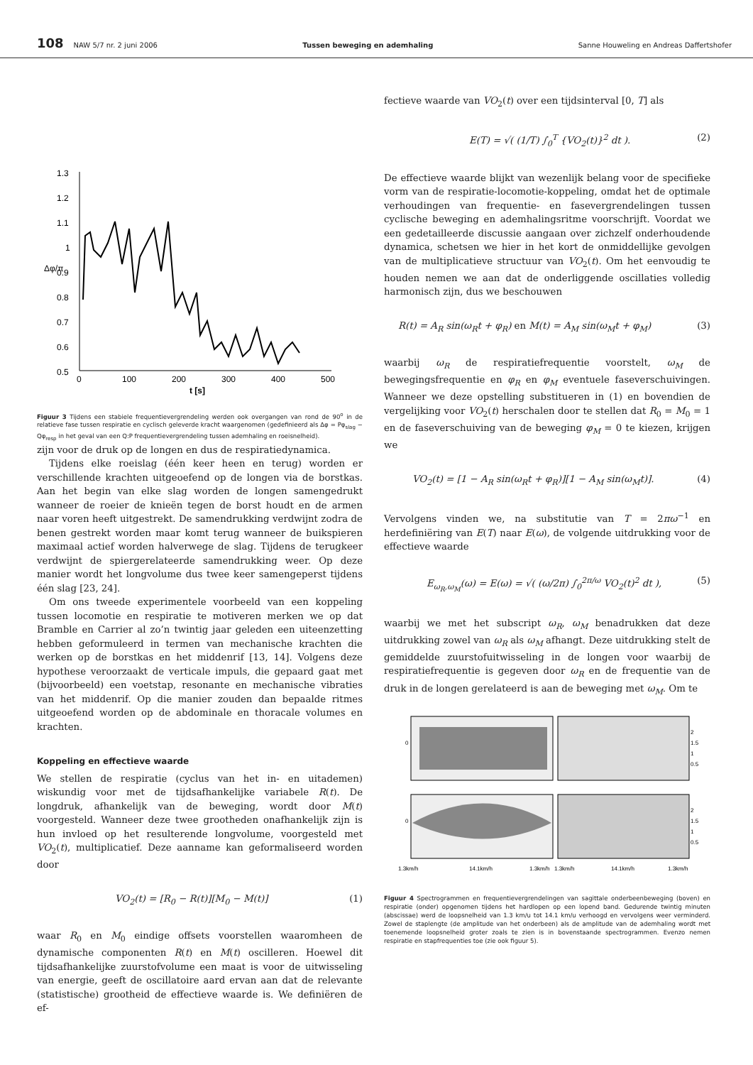108 NAW 5/7 nr. 2 juni 2006 Tussen beweging en ademhaling Sanne Houweling en Andreas Daffertshofer
1.3
1.2
1.1
1
0.9
0.8
0.7
0.6
0.5
0
100
200
300
400
500
t [s]
Δφ/π
Figuur 3 Tijdens een stabiele frequentievergrendeling werden ook overgangen van rond de 90<sup>o</sup> in de relatieve fase tussen respiratie en cyclisch geleverde kracht waargenomen (gedefinieerd als Δφ = Pφ<sub>slag</sub> − Qφ<sub>resp</sub> in het geval van een Q:P frequentievergrendeling tussen ademhaling en roeisnelheid).
zijn voor de druk op de longen en dus de respiratiedynamica.
Tijdens elke roeislag (één keer heen en terug) worden er verschillende krachten uitgeoefend op de longen via de borstkas. Aan het begin van elke slag worden de longen samengedrukt wanneer de roeier de knieën tegen de borst houdt en de armen naar voren heeft uitgestrekt. De samendrukking verdwijnt zodra de benen gestrekt worden maar komt terug wanneer de buikspieren maximaal actief worden halverwege de slag. Tijdens de terugkeer verdwijnt de spiergerelateerde samendrukking weer. Op deze manier wordt het longvolume dus twee keer samengeperst tijdens één slag [23, 24].
Om ons tweede experimentele voorbeeld van een koppeling tussen locomotie en respiratie te motiveren merken we op dat Bramble en Carrier al zo’n twintig jaar geleden een uiteenzetting hebben geformuleerd in termen van mechanische krachten die werken op de borstkas en het middenrif [13, 14]. Volgens deze hypothese veroorzaakt de verticale impuls, die gepaard gaat met (bijvoorbeeld) een voetstap, resonante en mechanische vibraties van het middenrif. Op die manier zouden dan bepaalde ritmes uitgeoefend worden op de abdominale en thoracale volumes en krachten.
Koppeling en effectieve waarde
We stellen de respiratie (cyclus van het in- en uitademen) wiskundig voor met de tijdsafhankelijke variabele R(t). De longdruk, afhankelijk van de beweging, wordt door M(t) voorgesteld. Wanneer deze twee grootheden onafhankelijk zijn is hun invloed op het resulterende longvolume, voorgesteld met VO<sub>2</sub>(t), multiplicatief. Deze aanname kan geformaliseerd worden door
VO<sub>2</sub>(t) = [R<sub>0</sub> − R(t)][M<sub>0</sub> − M(t)] (1)
waar R<sub>0</sub> en M<sub>0</sub> eindige offsets voorstellen waaromheen de dynamische componenten R(t) en M(t) oscilleren. Hoewel dit tijdsafhankelijke zuurstofvolume een maat is voor de uitwisseling van energie, geeft de oscillatoire aard ervan aan dat de relevante (statistische) grootheid de effectieve waarde is. We definiëren de ef-
fectieve waarde van VO<sub>2</sub>(t) over een tijdsinterval [0, T] als
E(T) = √( (1/T) ∫<sub>0</sub><sup>T</sup> {VO<sub>2</sub>(t)}<sup>2</sup> dt ). (2)
De effectieve waarde blijkt van wezenlijk belang voor de specifieke vorm van de respiratie-locomotie-koppeling, omdat het de optimale verhoudingen van frequentie- en fasevergrendelingen tussen cyclische beweging en ademhalingsritme voorschrijft. Voordat we een gedetailleerde discussie aangaan over zichzelf onderhoudende dynamica, schetsen we hier in het kort de onmiddellijke gevolgen van de multiplicatieve structuur van VO<sub>2</sub>(t). Om het eenvoudig te houden nemen we aan dat de onderliggende oscillaties volledig harmonisch zijn, dus we beschouwen
R(t) = A<sub>R</sub> sin(ω<sub>R</sub>t + φ<sub>R</sub>) en M(t) = A<sub>M</sub> sin(ω<sub>M</sub>t + φ<sub>M</sub>) (3)
waarbij ω<sub>R</sub> de respiratiefrequentie voorstelt, ω<sub>M</sub> de bewegingsfrequentie en φ<sub>R</sub> en φ<sub>M</sub> eventuele faseverschuivingen. Wanneer we deze opstelling substitueren in (1) en bovendien de vergelijking voor VO<sub>2</sub>(t) herschalen door te stellen dat R<sub>0</sub> = M<sub>0</sub> = 1 en de faseverschuiving van de beweging φ<sub>M</sub> = 0 te kiezen, krijgen we
VO<sub>2</sub>(t) = [1 − A<sub>R</sub> sin(ω<sub>R</sub>t + φ<sub>R</sub>)][1 − A<sub>M</sub> sin(ω<sub>M</sub>t)]. (4)
Vervolgens vinden we, na substitutie van T = 2πω<sup>−1</sup> en herdefiniëring van E(T) naar E(ω), de volgende uitdrukking voor de effectieve waarde
E<sub>ω<sub>R</sub>,ω<sub>M</sub></sub>(ω) = E(ω) = √( (ω/2π) ∫<sub>0</sub><sup>2π/ω</sup> VO<sub>2</sub>(t)<sup>2</sup> dt ), (5)
waarbij we met het subscript ω<sub>R</sub>, ω<sub>M</sub> benadrukken dat deze uitdrukking zowel van ω<sub>R</sub> als ω<sub>M</sub> afhangt. Deze uitdrukking stelt de gemiddelde zuurstofuitwisseling in de longen voor waarbij de respiratiefrequentie is gegeven door ω<sub>R</sub> en de frequentie van de druk in de longen gerelateerd is aan de beweging met ω<sub>M</sub>. Om te
0
0
2
1.5
1
0.5
2
1.5
1
0.5
1.3km/h
14.1km/h
1.3km/h
1.3km/h
14.1km/h
1.3km/h
Figuur 4 Spectrogrammen en frequentievergrendelingen van sagittale onderbeenbeweging (boven) en respiratie (onder) opgenomen tijdens het hardlopen op een lopend band. Gedurende twintig minuten (abscissae) werd de loopsnelheid van 1.3 km/u tot 14.1 km/u verhoogd en vervolgens weer verminderd. Zowel de staplengte (de amplitude van het onderbeen) als de amplitude van de ademhaling wordt met toenemende loopsnelheid groter zoals te zien is in bovenstaande spectrogrammen. Evenzo nemen respiratie en stapfrequenties toe (zie ook figuur 5).